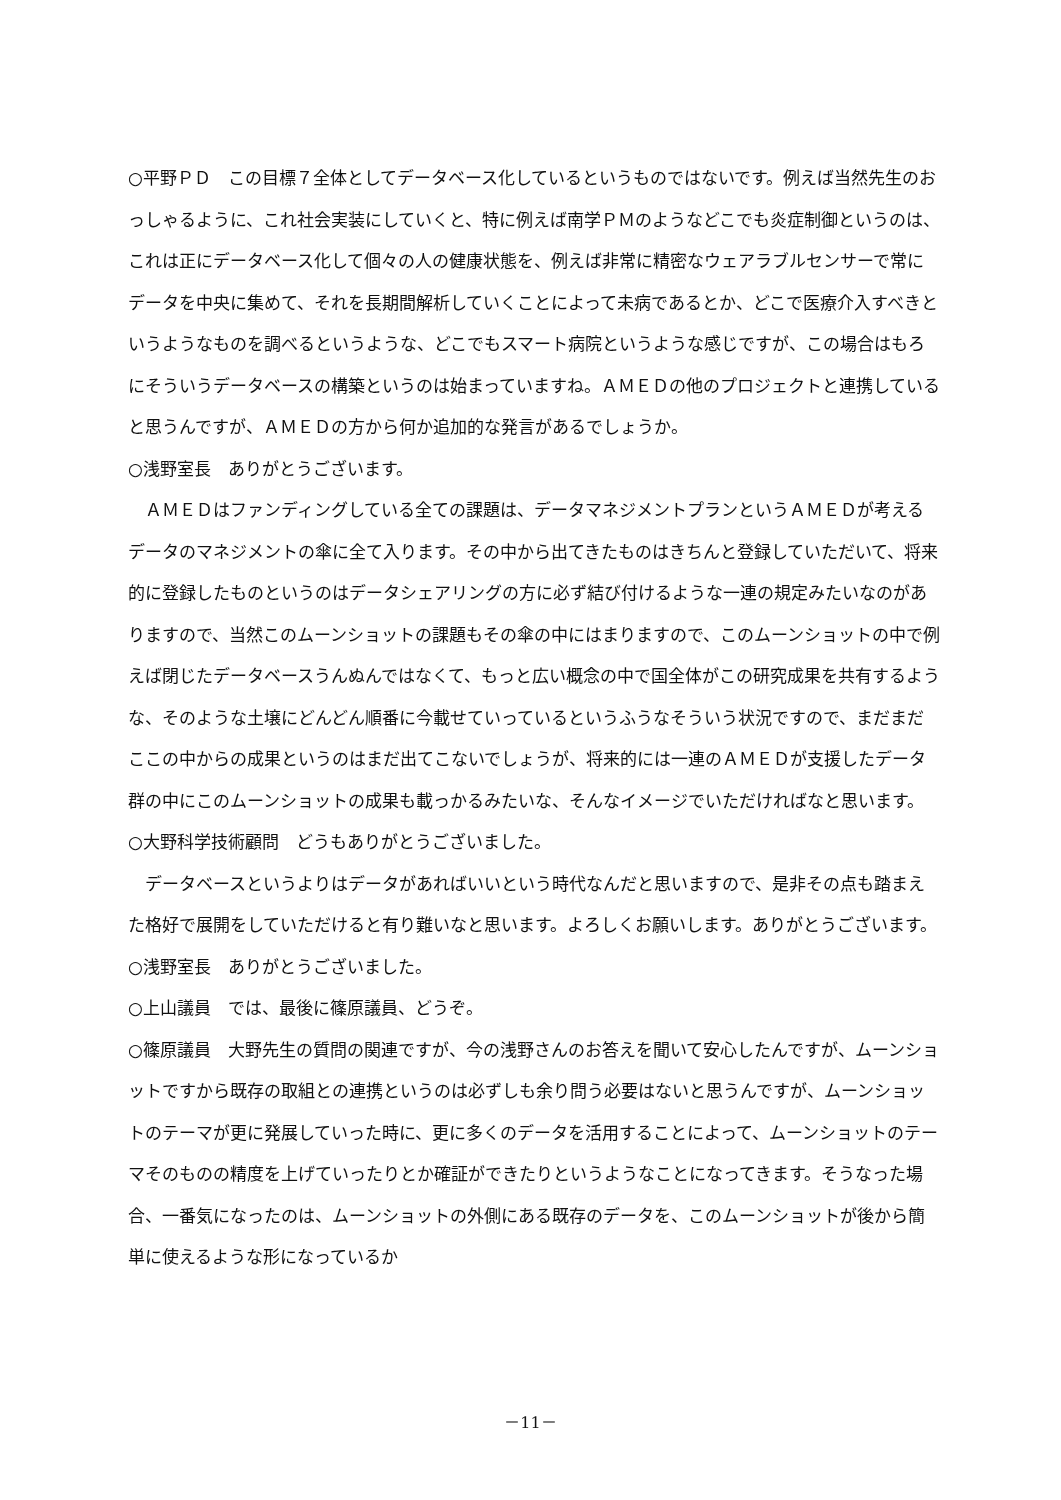○平野ＰＤ　この目標７全体としてデータベース化しているというものではないです。例えば当然先生のおっしゃるように、これ社会実装にしていくと、特に例えば南学ＰＭのようなどこでも炎症制御というのは、これは正にデータベース化して個々の人の健康状態を、例えば非常に精密なウェアラブルセンサーで常にデータを中央に集めて、それを長期間解析していくことによって未病であるとか、どこで医療介入すべきというようなものを調べるというような、どこでもスマート病院というような感じですが、この場合はもろにそういうデータベースの構築というのは始まっていますね。ＡＭＥＤの他のプロジェクトと連携していると思うんですが、ＡＭＥＤの方から何か追加的な発言があるでしょうか。
○浅野室長　ありがとうございます。
ＡＭＥＤはファンディングしている全ての課題は、データマネジメントプランというＡＭＥＤが考えるデータのマネジメントの傘に全て入ります。その中から出てきたものはきちんと登録していただいて、将来的に登録したものというのはデータシェアリングの方に必ず結び付けるような一連の規定みたいなのがありますので、当然このムーンショットの課題もその傘の中にはまりますので、このムーンショットの中で例えば閉じたデータベースうんぬんではなくて、もっと広い概念の中で国全体がこの研究成果を共有するような、そのような土壌にどんどん順番に今載せていっているというふうなそういう状況ですので、まだまだここの中からの成果というのはまだ出てこないでしょうが、将来的には一連のＡＭＥＤが支援したデータ群の中にこのムーンショットの成果も載っかるみたいな、そんなイメージでいただければなと思います。
○大野科学技術顧問　どうもありがとうございました。
データベースというよりはデータがあればいいという時代なんだと思いますので、是非その点も踏まえた格好で展開をしていただけると有り難いなと思います。よろしくお願いします。ありがとうございます。
○浅野室長　ありがとうございました。
○上山議員　では、最後に篠原議員、どうぞ。
○篠原議員　大野先生の質問の関連ですが、今の浅野さんのお答えを聞いて安心したんですが、ムーンショットですから既存の取組との連携というのは必ずしも余り問う必要はないと思うんですが、ムーンショットのテーマが更に発展していった時に、更に多くのデータを活用することによって、ムーンショットのテーマそのものの精度を上げていったりとか確証ができたりというようなことになってきます。そうなった場合、一番気になったのは、ムーンショットの外側にある既存のデータを、このムーンショットが後から簡単に使えるような形になっているか
－11－